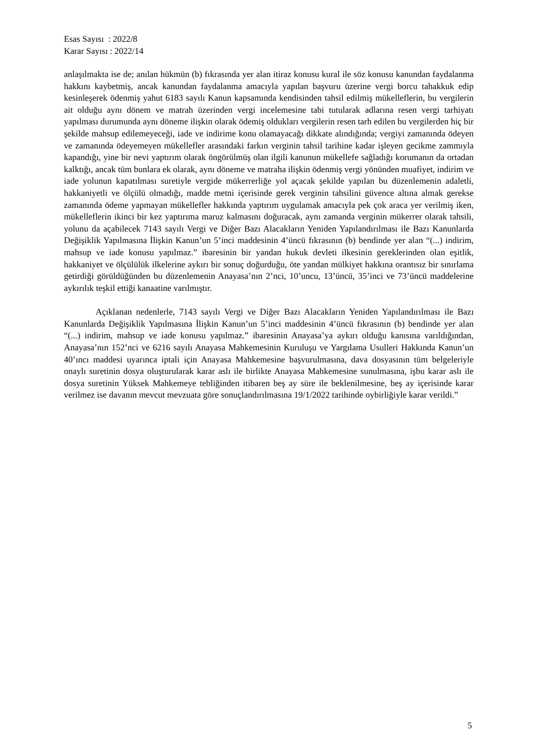Esas Sayısı : 2022/8
Karar Sayısı : 2022/14
anlaşılmakta ise de; anılan hükmün (b) fıkrasında yer alan itiraz konusu kural ile söz konusu kanundan faydalanma hakkını kaybetmiş, ancak kanundan faydalanma amacıyla yapılan başvuru üzerine vergi borcu tahakkuk edip kesinleşerek ödenmiş yahut 6183 sayılı Kanun kapsamında kendisinden tahsil edilmiş mükelleflerin, bu vergilerin ait olduğu aynı dönem ve matrah üzerinden vergi incelemesine tabi tutularak adlarına resen vergi tarhiyatı yapılması durumunda aynı döneme ilişkin olarak ödemiş oldukları vergilerin resen tarh edilen bu vergilerden hiç bir şekilde mahsup edilemeyeceği, iade ve indirime konu olamayacağı dikkate alındığında; vergiyi zamanında ödeyen ve zamanında ödeyemeyen mükellefler arasındaki farkın verginin tahsil tarihine kadar işleyen gecikme zammıyla kapandığı, yine bir nevi yaptırım olarak öngörülmüş olan ilgili kanunun mükellefe sağladığı korumanın da ortadan kalktığı, ancak tüm bunlara ek olarak, aynı döneme ve matraha ilişkin ödenmiş vergi yönünden muafiyet, indirim ve iade yolunun kapatılması suretiyle vergide mükerrerliğe yol açacak şekilde yapılan bu düzenlemenin adaletli, hakkaniyetli ve ölçülü olmadığı, madde metni içerisinde gerek verginin tahsilini güvence altına almak gerekse zamanında ödeme yapmayan mükellefler hakkında yaptırım uygulamak amacıyla pek çok araca yer verilmiş iken, mükelleflerin ikinci bir kez yaptırıma maruz kalmasını doğuracak, aynı zamanda verginin mükerrer olarak tahsili, yolunu da açabilecek 7143 sayılı Vergi ve Diğer Bazı Alacakların Yeniden Yapılandırılması ile Bazı Kanunlarda Değişiklik Yapılmasına İlişkin Kanun’un 5’inci maddesinin 4’üncü fıkrasının (b) bendinde yer alan “(...) indirim, mahsup ve iade konusu yapılmaz.” ibaresinin bir yandan hukuk devleti ilkesinin gereklerinden olan eşitlik, hakkaniyet ve ölçülülük ilkelerine aykırı bir sonuç doğurduğu, öte yandan mülkiyet hakkına orantısız bir sınırlama getirdiği görüldüğünden bu düzenlemenin Anayasa’nın 2’nci, 10’uncu, 13’üncü, 35’inci ve 73’üncü maddelerine aykırılık teşkil ettiği kanaatine varılmıştır.
Açıklanan nedenlerle, 7143 sayılı Vergi ve Diğer Bazı Alacakların Yeniden Yapılandırılması ile Bazı Kanunlarda Değişiklik Yapılmasına İlişkin Kanun’un 5’inci maddesinin 4’üncü fıkrasının (b) bendinde yer alan “(...) indirim, mahsup ve iade konusu yapılmaz.” ibaresinin Anayasa’ya aykırı olduğu kanısına varıldığından, Anayasa’nın 152’nci ve 6216 sayılı Anayasa Mahkemesinin Kuruluşu ve Yargılama Usulleri Hakkında Kanun’un 40’ıncı maddesi uyarınca iptali için Anayasa Mahkemesine başvurulmasına, dava dosyasının tüm belgeleriyle onaylı suretinin dosya oluşturularak karar aslı ile birlikte Anayasa Mahkemesine sunulmasına, işbu karar aslı ile dosya suretinin Yüksek Mahkemeye tebliğinden itibaren beş ay süre ile beklenilmesine, beş ay içerisinde karar verilmez ise davanın mevcut mevzuata göre sonuçlandırılmasına 19/1/2022 tarihinde oybirliğiyle karar verildi.”
5